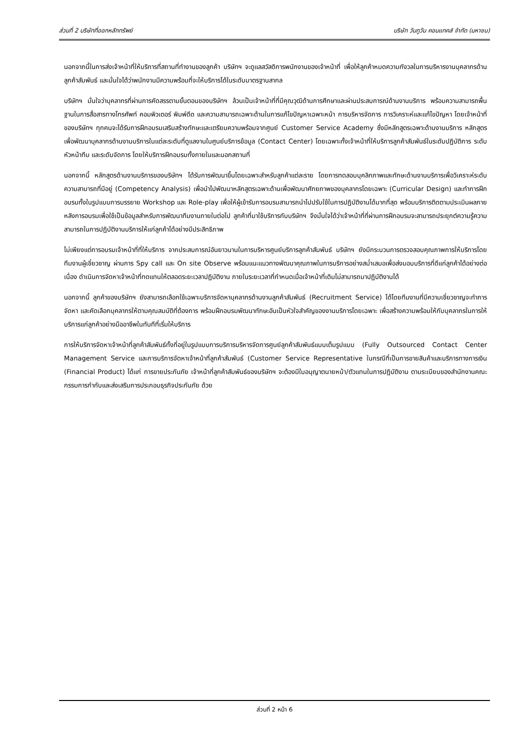ส่วนที่ 2 บริษัทที่ออกหลักทรัพย์ บริษัท วันทูวัน คอนแทคส์ จำกัด (มหาชน)
นอกจากนี้ในการส่งเจ้าหน้าที่ให้บริการที่สถานที่ทำงานของลูกค้า บริษัทฯ จะดูแลสวัสดิการพนักงานของเจ้าหน้าที่ เพื่อให้ลูกค้าหมดความกังวลในการบริหารงานบุคลากรด้านลูกค้าสัมพันธ์ และมั่นใจได้ว่าพนักงานมีความพร้อมที่จะให้บริการได้ในระดับมาตรฐานสากล
บริษัทฯ มั่นใจว่าบุคลากรที่ผ่านการคัดสรรตามขั้นตอนของบริษัทฯ ล้วนเป็นเจ้าหน้าที่ที่มีคุณวุฒิด้านการศึกษาและผ่านประสบการณ์ด้านงานบริการ พร้อมความสามารถพื้นฐานในการสื่อสารทางโทรศัพท์ คอมพิวเตอร์ พิมพ์ดีด และความสามารถเฉพาะด้านในการแก้ไขปัญหาเฉพาะหน้า การบริหารจัดการ การวิเคราะห์และแก้ไขปัญหา โดยเจ้าหน้าที่ของบริษัทฯ ทุกคนจะได้รับการฝึกอบรมเสริมสร้างทักษะและเตรียมความพร้อมจากศูนย์ Customer Service Academy ซึ่งมีหลักสูตรเฉพาะด้านงานบริการ หลักสูตรเพื่อพัฒนาบุคลากรด้านงานบริการในแต่ละระดับที่ดูแลงานในศูนย์บริการข้อมูล (Contact Center) โดยเฉพาะทั้งเจ้าหน้าที่ให้บริการลูกค้าสัมพันธ์ในระดับปฏิบัติการ ระดับหัวหน้าทีม และระดับจัดการ โดยให้บริการฝึกอบรมทั้งภายในและนอกสถานที่
นอกจากนี้ หลักสูตรด้านงานบริการของบริษัทฯ ได้รับการพัฒนาขึ้นโดยเฉพาะสำหรับลูกค้าแต่ละราย โดยการทดสอบบุคลิกภาพและทักษะด้านงานบริการเพื่อวิเคราะห์ระดับความสามารถที่มีอยู่ (Competency Analysis) เพื่อนำไปพัฒนาหลักสูตรเฉพาะด้านเพื่อพัฒนาศักยภาพของบุคลากรโดยเฉพาะ (Curricular Design) และทำการฝึกอบรมทั้งในรูปแบบการบรรยาย Workshop และ Role-play เพื่อให้ผู้เข้ารับการอบรมสามารถนำไปปรับใช้ในการปฏิบัติงานได้มากที่สุด พร้อมบริการติดตามประเมินผลภายหลังการอบรมเพื่อใช้เป็นข้อมูลสำหรับการพัฒนาทีมงานภายในต่อไป ลูกค้าที่มาใช้บริการกับบริษัทฯ จึงมั่นใจได้ว่าเจ้าหน้าที่ที่ผ่านการฝึกอบรมจะสามารถประยุกต์ความรู้ความสามารถในการปฏิบัติงานบริการให้แก่ลูกค้าได้อย่างมีประสิทธิภาพ
ไม่เพียงแต่การอบรมเจ้าหน้าที่ที่ให้บริการ จากประสบการณ์อันยาวนานในการบริหารศูนย์บริการลูกค้าสัมพันธ์ บริษัทฯ ยังมีกระบวนการตรวจสอบคุณภาพการให้บริการโดยทีมงานผู้เชี่ยวชาญ ผ่านการ Spy call และ On site Observe พร้อมแนะแนวทางพัฒนาคุณภาพในการบริการอย่างสม่ำเสมอเพื่อส่งมอบบริการที่ดีแก่ลูกค้าได้อย่างต่อเนื่อง ดำเนินการจัดหาเจ้าหน้าที่ทดแทนให้ตลอดระยะเวลาปฏิบัติงาน ภายในระยะเวลาที่กำหนดเมื่อเจ้าหน้าที่เดิมไม่สามารถมาปฏิบัติงานได้
นอกจากนี้ ลูกค้าของบริษัทฯ ยังสามารถเลือกใช้เฉพาะบริการจัดหาบุคลากรด้านงานลูกค้าสัมพันธ์ (Recruitment Service) ได้โดยทีมงานที่มีความเชี่ยวชาญจะทำการจัดหา และคัดเลือกบุคลากรให้ตามคุณสมบัติที่ต้องการ พร้อมฝึกอบรมพัฒนาทักษะอันเป็นหัวใจสำคัญของงานบริการโดยเฉพาะ เพื่อสร้างความพร้อมให้กับบุคลากรในการให้บริการแก่ลูกค้าอย่างมืออาชีพในทันทีที่เริ่มให้บริการ
การให้บริการจัดหาเจ้าหน้าที่ลูกค้าสัมพันธ์ทั้งที่อยู่ในรูปแบบการบริการบริหารจัดการศูนย์ลูกค้าสัมพันธ์แบบเต็มรูปแบบ (Fully Outsourced Contact Center Management Service และการบริการจัดหาเจ้าหน้าที่ลูกค้าสัมพันธ์ (Customer Service Representative ในกรณีที่เป็นการขายสินค้าและบริการทางการเงิน (Financial Product) ได้แก่ การขายประกันภัย เจ้าหน้าที่ลูกค้าสัมพันธ์ของบริษัทฯ จะต้องมีใบอนุญาตนายหน้า/ตัวแทนในการปฏิบัติงาน ตามระเบียบของสำนักงานคณะกรรมการกำกับและส่งเสริมการประกอบธุรกิจประกันภัย ด้วย
ส่วนที่ 2 หน้า 6